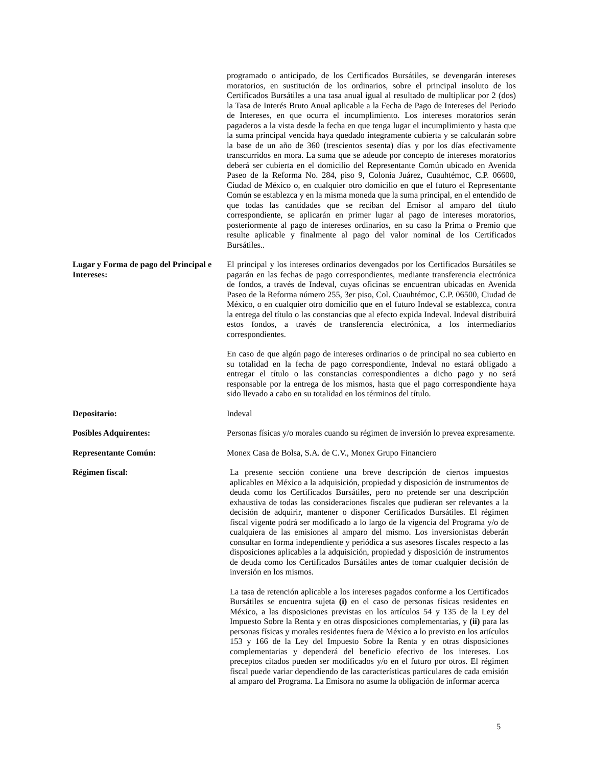programado o anticipado, de los Certificados Bursátiles, se devengarán intereses moratorios, en sustitución de los ordinarios, sobre el principal insoluto de los Certificados Bursátiles a una tasa anual igual al resultado de multiplicar por 2 (dos) la Tasa de Interés Bruto Anual aplicable a la Fecha de Pago de Intereses del Periodo de Intereses, en que ocurra el incumplimiento. Los intereses moratorios serán pagaderos a la vista desde la fecha en que tenga lugar el incumplimiento y hasta que la suma principal vencida haya quedado íntegramente cubierta y se calcularán sobre la base de un año de 360 (trescientos sesenta) días y por los días efectivamente transcurridos en mora. La suma que se adeude por concepto de intereses moratorios deberá ser cubierta en el domicilio del Representante Común ubicado en Avenida Paseo de la Reforma No. 284, piso 9, Colonia Juárez, Cuauhtémoc, C.P. 06600, Ciudad de México o, en cualquier otro domicilio en que el futuro el Representante Común se establezca y en la misma moneda que la suma principal, en el entendido de que todas las cantidades que se reciban del Emisor al amparo del título correspondiente, se aplicarán en primer lugar al pago de intereses moratorios, posteriormente al pago de intereses ordinarios, en su caso la Prima o Premio que resulte aplicable y finalmente al pago del valor nominal de los Certificados Bursátiles..
Lugar y Forma de pago del Principal e Intereses:
El principal y los intereses ordinarios devengados por los Certificados Bursátiles se pagarán en las fechas de pago correspondientes, mediante transferencia electrónica de fondos, a través de Indeval, cuyas oficinas se encuentran ubicadas en Avenida Paseo de la Reforma número 255, 3er piso, Col. Cuauhtémoc, C.P. 06500, Ciudad de México, o en cualquier otro domicilio que en el futuro Indeval se establezca, contra la entrega del título o las constancias que al efecto expida Indeval. Indeval distribuirá estos fondos, a través de transferencia electrónica, a los intermediarios correspondientes.
En caso de que algún pago de intereses ordinarios o de principal no sea cubierto en su totalidad en la fecha de pago correspondiente, Indeval no estará obligado a entregar el título o las constancias correspondientes a dicho pago y no será responsable por la entrega de los mismos, hasta que el pago correspondiente haya sido llevado a cabo en su totalidad en los términos del título.
Depositario: Indeval
Posibles Adquirentes: Personas físicas y/o morales cuando su régimen de inversión lo prevea expresamente.
Representante Común: Monex Casa de Bolsa, S.A. de C.V., Monex Grupo Financiero
Régimen fiscal: La presente sección contiene una breve descripción de ciertos impuestos aplicables en México a la adquisición, propiedad y disposición de instrumentos de deuda como los Certificados Bursátiles, pero no pretende ser una descripción exhaustiva de todas las consideraciones fiscales que pudieran ser relevantes a la decisión de adquirir, mantener o disponer Certificados Bursátiles. El régimen fiscal vigente podrá ser modificado a lo largo de la vigencia del Programa y/o de cualquiera de las emisiones al amparo del mismo. Los inversionistas deberán consultar en forma independiente y periódica a sus asesores fiscales respecto a las disposiciones aplicables a la adquisición, propiedad y disposición de instrumentos de deuda como los Certificados Bursátiles antes de tomar cualquier decisión de inversión en los mismos.
La tasa de retención aplicable a los intereses pagados conforme a los Certificados Bursátiles se encuentra sujeta (i) en el caso de personas físicas residentes en México, a las disposiciones previstas en los artículos 54 y 135 de la Ley del Impuesto Sobre la Renta y en otras disposiciones complementarias, y (ii) para las personas físicas y morales residentes fuera de México a lo previsto en los artículos 153 y 166 de la Ley del Impuesto Sobre la Renta y en otras disposiciones complementarias y dependerá del beneficio efectivo de los intereses. Los preceptos citados pueden ser modificados y/o en el futuro por otros. El régimen fiscal puede variar dependiendo de las características particulares de cada emisión al amparo del Programa. La Emisora no asume la obligación de informar acerca
5